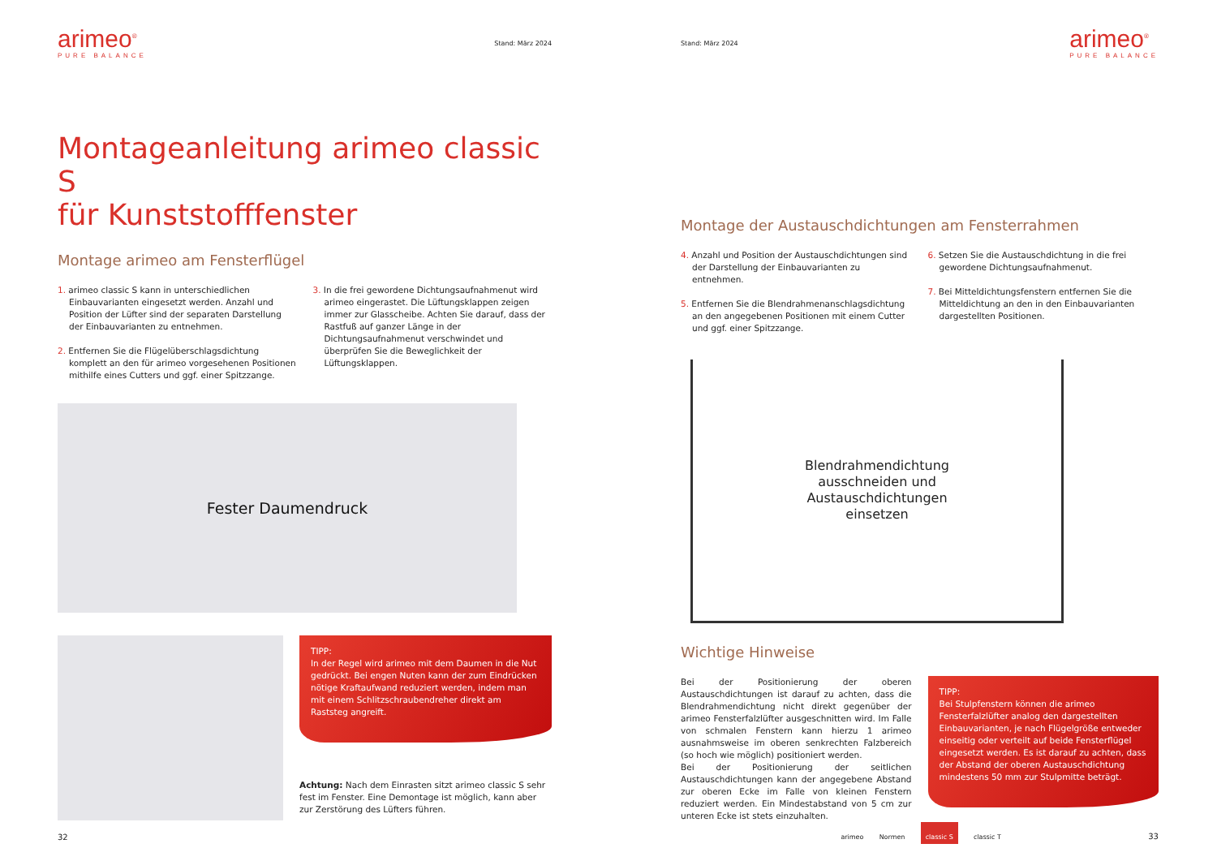arimeo<sup>®</sup>
PURE BALANCE
Stand: März 2024
Montageanleitung arimeo classic S
für Kunststofffenster
Montage arimeo am Fensterflügel
1. arimeo classic S kann in unterschiedlichen Einbauvarianten eingesetzt werden. Anzahl und Position der Lüfter sind der separaten Darstellung der Einbauvarianten zu entnehmen.
2. Entfernen Sie die Flügelüberschlagsdichtung komplett an den für arimeo vorgesehenen Positionen mithilfe eines Cutters und ggf. einer Spitzzange.
3. In die frei gewordene Dichtungsaufnahmenut wird arimeo eingerastet. Die Lüftungsklappen zeigen immer zur Glasscheibe. Achten Sie darauf, dass der Rastfuß auf ganzer Länge in der Dichtungsaufnahmenut verschwindet und überprüfen Sie die Beweglichkeit der Lüftungsklappen.
Fester Daumendruck
TIPP:
In der Regel wird arimeo mit dem Daumen in die Nut gedrückt. Bei engen Nuten kann der zum Eindrücken nötige Kraftaufwand reduziert werden, indem man mit einem Schlitzschraubendreher direkt am Raststeg angreift.
Achtung: Nach dem Einrasten sitzt arimeo classic S sehr fest im Fenster. Eine Demontage ist möglich, kann aber zur Zerstörung des Lüfters führen.
32
Stand: März 2024
arimeo<sup>®</sup>
PURE BALANCE
Montage der Austauschdichtungen am Fensterrahmen
4. Anzahl und Position der Austauschdichtungen sind der Darstellung der Einbauvarianten zu entnehmen.
5. Entfernen Sie die Blendrahmenanschlagsdichtung an den angegebenen Positionen mit einem Cutter und ggf. einer Spitzzange.
6. Setzen Sie die Austauschdichtung in die frei gewordene Dichtungsaufnahmenut.
7. Bei Mitteldichtungsfenstern entfernen Sie die Mitteldichtung an den in den Einbauvarianten dargestellten Positionen.
Blendrahmendichtung
ausschneiden und
Austauschdichtungen
einsetzen
Wichtige Hinweise
Bei der Positionierung der oberen Austauschdichtungen ist darauf zu achten, dass die Blendrahmendichtung nicht direkt gegenüber der arimeo Fensterfalzlüfter ausgeschnitten wird. Im Falle von schmalen Fenstern kann hierzu 1 arimeo ausnahmsweise im oberen senkrechten Falzbereich (so hoch wie möglich) positioniert werden.
Bei der Positionierung der seitlichen Austauschdichtungen kann der angegebene Abstand zur oberen Ecke im Falle von kleinen Fenstern reduziert werden. Ein Mindestabstand von 5 cm zur unteren Ecke ist stets einzuhalten.
TIPP:
Bei Stulpfenstern können die arimeo Fensterfalzlüfter analog den dargestellten Einbauvarianten, je nach Flügelgröße entweder einseitig oder verteilt auf beide Fensterflügel eingesetzt werden. Es ist darauf zu achten, dass der Abstand der oberen Austauschdichtung mindestens 50 mm zur Stulpmitte beträgt.
arimeo Normen classic S classic T 33